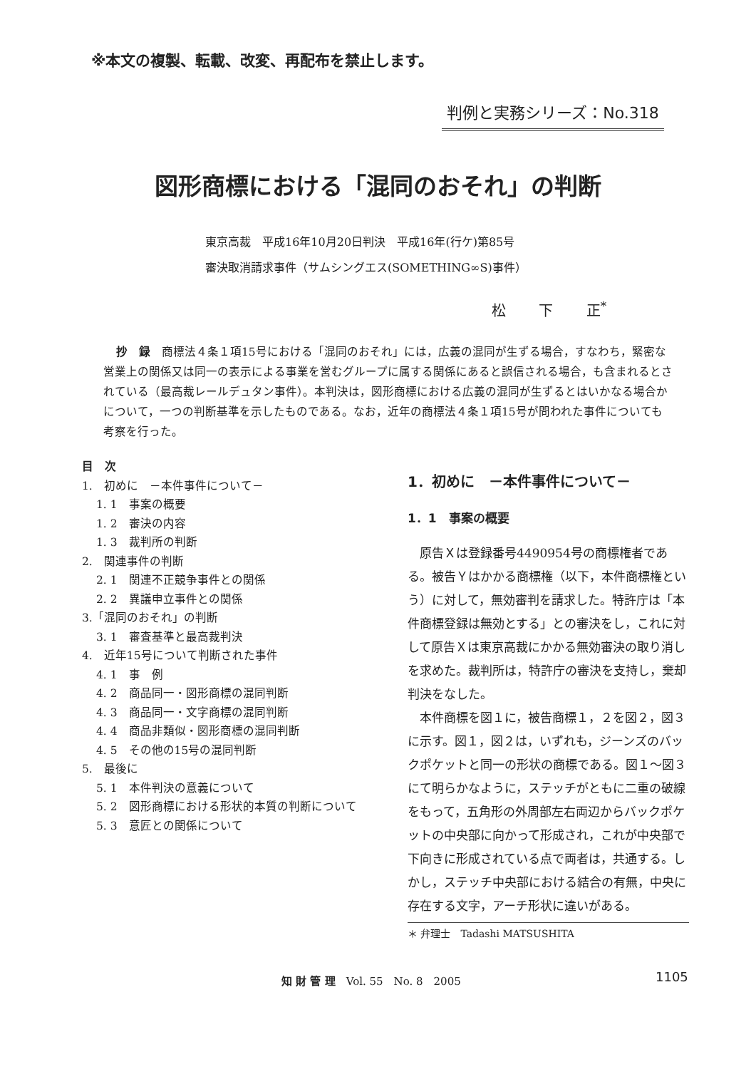※本文の複製、転載、改変、再配布を禁止します。
判例と実務シリーズ：No.318
図形商標における「混同のおそれ」の判断
東京高裁　平成16年10月20日判決　平成16年(行ケ)第85号
審決取消請求事件（サムシングエス(SOMETHING∞S)事件）
松 下 正<sup>*</sup>
抄　録　商標法４条１項15号における「混同のおそれ」には，広義の混同が生ずる場合，すなわち，緊密な営業上の関係又は同一の表示による事業を営むグループに属する関係にあると誤信される場合，も含まれるとされている（最高裁レールデュタン事件）。本判決は，図形商標における広義の混同が生ずるとはいかなる場合かについて，一つの判断基準を示したものである。なお，近年の商標法４条１項15号が問われた事件についても考察を行った。
目　次
1.　初めに　－本件事件について－
1. 1　事案の概要
1. 2　審決の内容
1. 3　裁判所の判断
2.　関連事件の判断
2. 1　関連不正競争事件との関係
2. 2　異議申立事件との関係
3.「混同のおそれ」の判断
3. 1　審査基準と最高裁判決
4.　近年15号について判断された事件
4. 1　事　例
4. 2　商品同一・図形商標の混同判断
4. 3　商品同一・文字商標の混同判断
4. 4　商品非類似・図形商標の混同判断
4. 5　その他の15号の混同判断
5.　最後に
5. 1　本件判決の意義について
5. 2　図形商標における形状的本質の判断について
5. 3　意匠との関係について
1．初めに　－本件事件について－
1．1　事案の概要
原告Ｘは登録番号4490954号の商標権者である。被告Ｙはかかる商標権（以下，本件商標権という）に対して，無効審判を請求した。特許庁は「本件商標登録は無効とする」との審決をし，これに対して原告Ｘは東京高裁にかかる無効審決の取り消しを求めた。裁判所は，特許庁の審決を支持し，棄却判決をなした。
本件商標を図１に，被告商標１，２を図２，図３に示す。図１，図２は，いずれも，ジーンズのバックポケットと同一の形状の商標である。図１～図３にて明らかなように，ステッチがともに二重の破線をもって，五角形の外周部左右両辺からバックポケットの中央部に向かって形成され，これが中央部で下向きに形成されている点で両者は，共通する。しかし，ステッチ中央部における結合の有無，中央に存在する文字，アーチ形状に違いがある。
＊ 弁理士　Tadashi MATSUSHITA
知 財 管 理　Vol. 55　No. 8　2005
1105